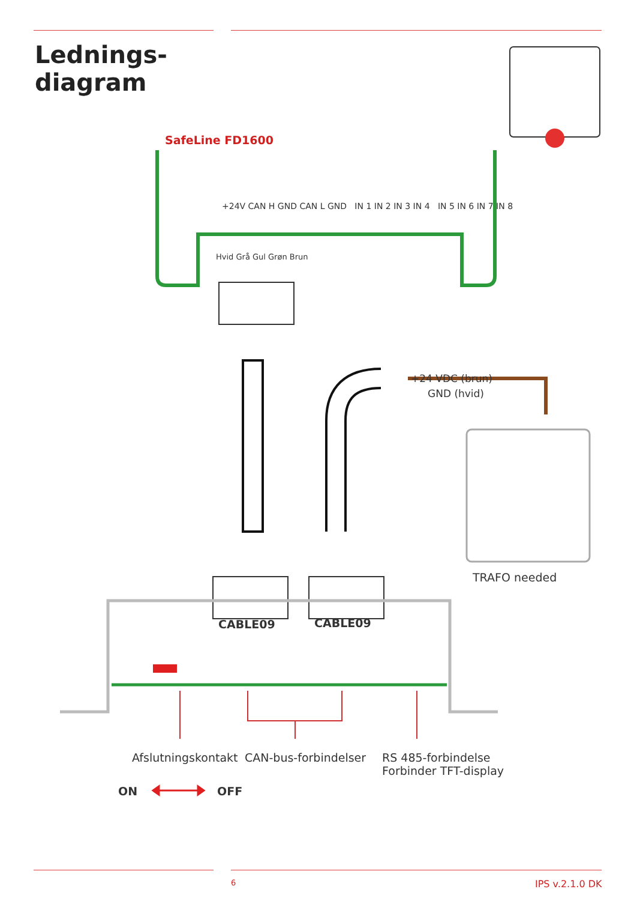Lednings-
diagram
SafeLine FD1600
+24V CAN H GND CAN L GND IN 1 IN 2 IN 3 IN 4 IN 5 IN 6 IN 7 IN 8
Hvid Grå Gul Grøn Brun
+24 VDC (brun)
GND (hvid)
TRAFO needed
CABLE09 CABLE09
Afslutningskontakt CAN-bus-forbindelser
RS 485-forbindelse
Forbinder TFT-display
ON OFF
6 IPS v.2.1.0 DK